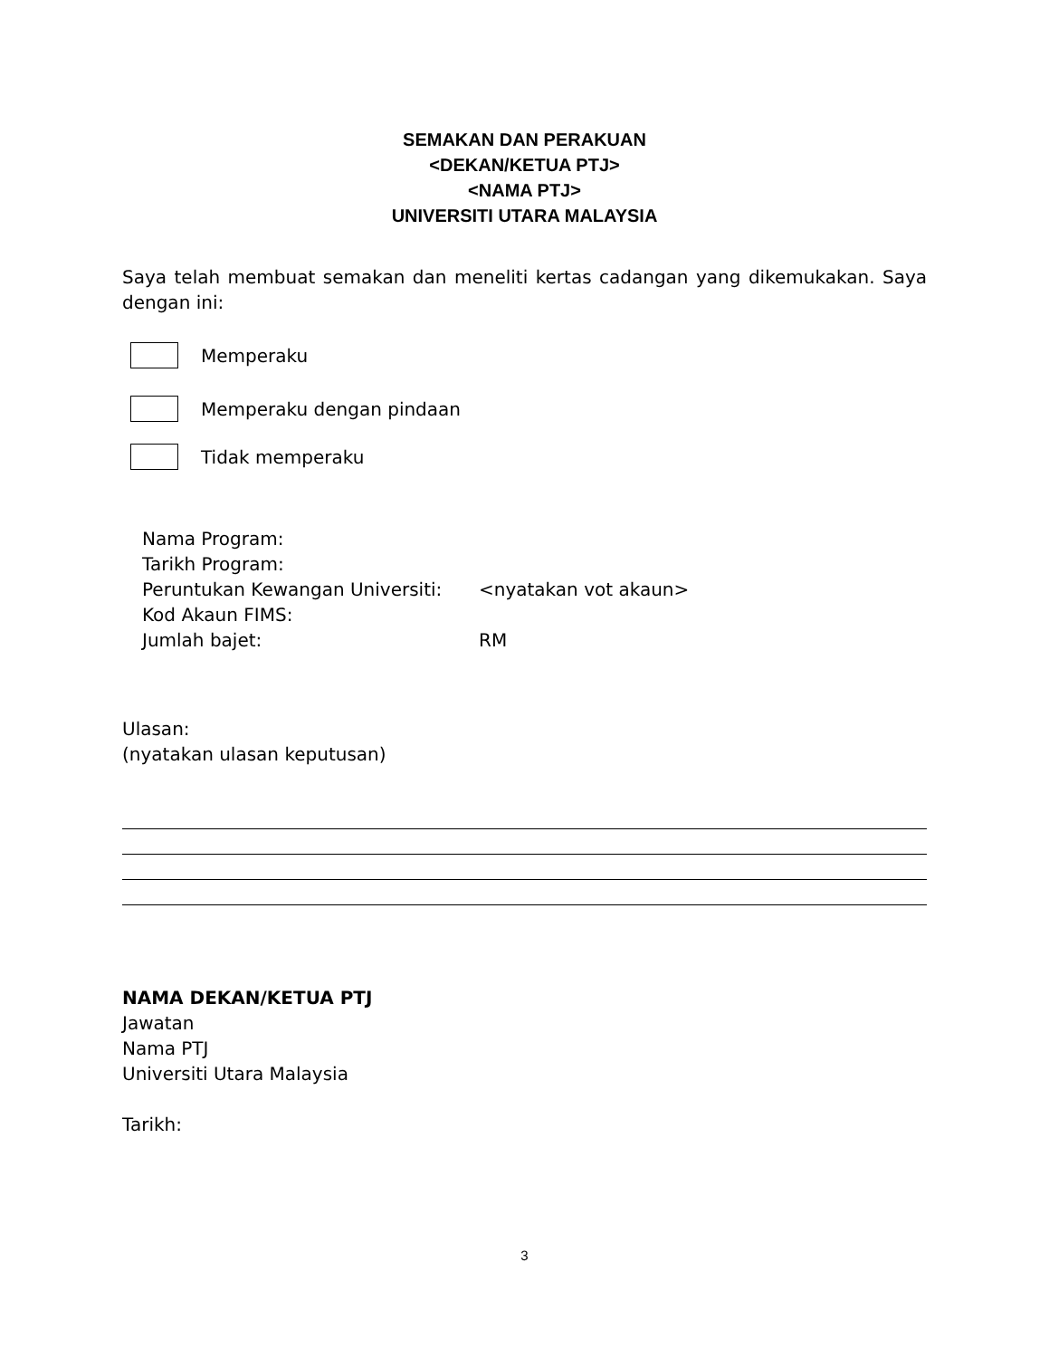SEMAKAN DAN PERAKUAN
<DEKAN/KETUA PTJ>
<NAMA PTJ>
UNIVERSITI UTARA MALAYSIA
Saya telah membuat semakan dan meneliti kertas cadangan yang dikemukakan. Saya dengan ini:
Memperaku
Memperaku dengan pindaan
Tidak memperaku
| Nama Program: | |
| Tarikh Program: | |
| Peruntukan Kewangan Universiti: | <nyatakan vot akaun> |
| Kod Akaun FIMS: | |
| Jumlah bajet: | RM |
Ulasan:
(nyatakan ulasan keputusan)
NAMA DEKAN/KETUA PTJ
Jawatan
Nama PTJ
Universiti Utara Malaysia
Tarikh:
3